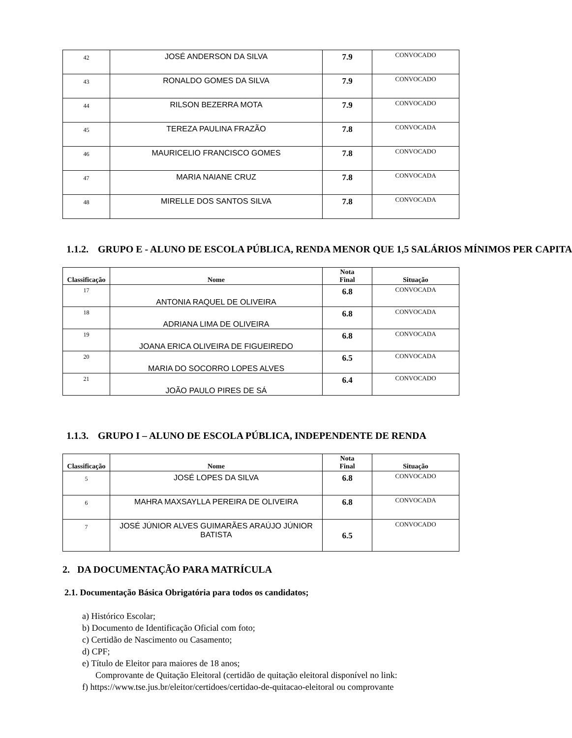| 42 | JOSÉ ANDERSON DA SILVA | 7.9 | CONVOCADO |
| 43 | RONALDO GOMES DA SILVA | 7.9 | CONVOCADO |
| 44 | RILSON BEZERRA MOTA | 7.9 | CONVOCADO |
| 45 | TEREZA PAULINA FRAZÃO | 7.8 | CONVOCADA |
| 46 | MAURICELIO FRANCISCO GOMES | 7.8 | CONVOCADO |
| 47 | MARIA NAIANE CRUZ | 7.8 | CONVOCADA |
| 48 | MIRELLE DOS SANTOS SILVA | 7.8 | CONVOCADA |
1.1.2. GRUPO E - ALUNO DE ESCOLA PÚBLICA, RENDA MENOR QUE 1,5 SALÁRIOS MÍNIMOS PER CAPITA
| Classificação | Nome | Nota Final | Situação |
| --- | --- | --- | --- |
| 17 | ANTONIA RAQUEL DE OLIVEIRA | 6.8 | CONVOCADA |
| 18 | ADRIANA LIMA DE OLIVEIRA | 6.8 | CONVOCADA |
| 19 | JOANA ERICA OLIVEIRA DE FIGUEIREDO | 6.8 | CONVOCADA |
| 20 | MARIA DO SOCORRO LOPES ALVES | 6.5 | CONVOCADA |
| 21 | JOÃO PAULO PIRES DE SÁ | 6.4 | CONVOCADO |
1.1.3. GRUPO I – ALUNO DE ESCOLA PÚBLICA, INDEPENDENTE DE RENDA
| Classificação | Nome | Nota Final | Situação |
| --- | --- | --- | --- |
| 5 | JOSÉ LOPES DA SILVA | 6.8 | CONVOCADO |
| 6 | MAHRA MAXSAYLLA PEREIRA DE OLIVEIRA | 6.8 | CONVOCADA |
| 7 | JOSÉ JÚNIOR ALVES GUIMARÃES ARAÚJO JÚNIOR BATISTA | 6.5 | CONVOCADO |
2. DA DOCUMENTAÇÃO PARA MATRÍCULA
2.1. Documentação Básica Obrigatória para todos os candidatos;
a) Histórico Escolar;
b) Documento de Identificação Oficial com foto;
c) Certidão de Nascimento ou Casamento;
d) CPF;
e) Título de Eleitor para maiores de 18 anos;
Comprovante de Quitação Eleitoral (certidão de quitação eleitoral disponível no link:
f) https://www.tse.jus.br/eleitor/certidoes/certidao-de-quitacao-eleitoral ou comprovante